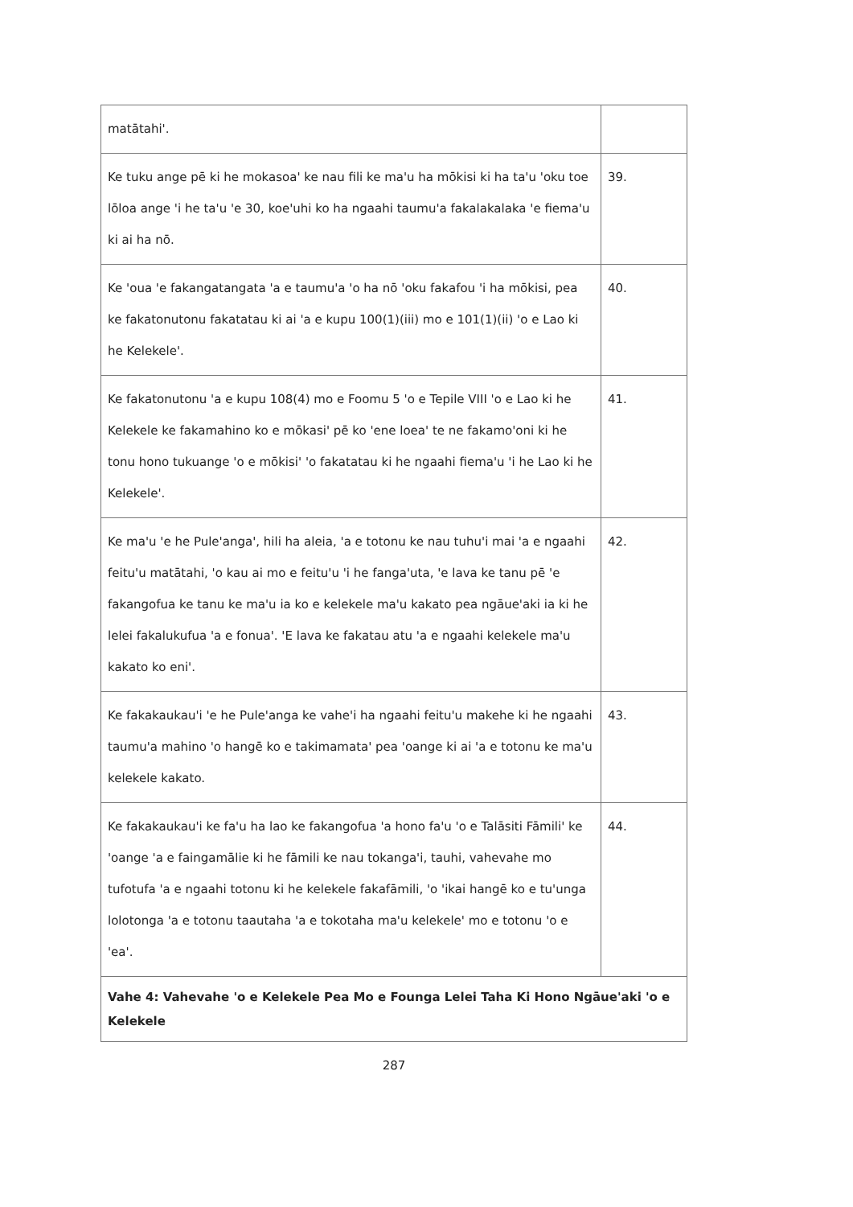| matātahi'. | |
| Ke tuku ange pē ki he mokasoa' ke nau fili ke ma'u ha mōkisi ki ha ta'u 'oku toe lōloa ange 'i he ta'u 'e 30, koe'uhi ko ha ngaahi taumu'a fakalakalaka 'e fiema'u ki ai ha nō. | 39. |
| Ke 'oua 'e fakangatangata 'a e taumu'a 'o ha nō 'oku fakafou 'i ha mōkisi, pea ke fakatonutonu fakatatau ki ai 'a e kupu 100(1)(iii) mo e 101(1)(ii) 'o e Lao ki he Kelekele'. | 40. |
| Ke fakatonutonu 'a e kupu 108(4) mo e Foomu 5 'o e Tepile VIII 'o e Lao ki he Kelekele ke fakamahino ko e mōkasi' pē ko 'ene loea' te ne fakamo'oni ki he tonu hono tukuange 'o e mōkisi' 'o fakatatau ki he ngaahi fiema'u 'i he Lao ki he Kelekele'. | 41. |
| Ke ma'u 'e he Pule'anga', hili ha aleia, 'a e totonu ke nau tuhu'i mai 'a e ngaahi feitu'u matātahi, 'o kau ai mo e feitu'u 'i he fanga'uta, 'e lava ke tanu pē 'e fakangofua ke tanu ke ma'u ia ko e kelekele ma'u kakato pea ngāue'aki ia ki he lelei fakalukufua 'a e fonua'. 'E lava ke fakatau atu 'a e ngaahi kelekele ma'u kakato ko eni'. | 42. |
| Ke fakakaukau'i 'e he Pule'anga ke vahe'i ha ngaahi feitu'u makehe ki he ngaahi taumu'a mahino 'o hangē ko e takimamata' pea 'oange ki ai 'a e totonu ke ma'u kelekele kakato. | 43. |
| Ke fakakaukau'i ke fa'u ha lao ke fakangofua 'a hono fa'u 'o e Talāsiti Fāmili' ke 'oange 'a e faingamālie ki he fāmili ke nau tokanga'i, tauhi, vahevahe mo tufotufa 'a e ngaahi totonu ki he kelekele fakafāmili, 'o 'ikai hangē ko e tu'unga lolotonga 'a e totonu taautaha 'a e tokotaha ma'u kelekele' mo e totonu 'o e 'ea'. | 44. |
| Vahe 4: Vahevahe 'o e Kelekele Pea Mo e Founga Lelei Taha Ki Hono Ngāue'aki 'o e Kelekele | |
287